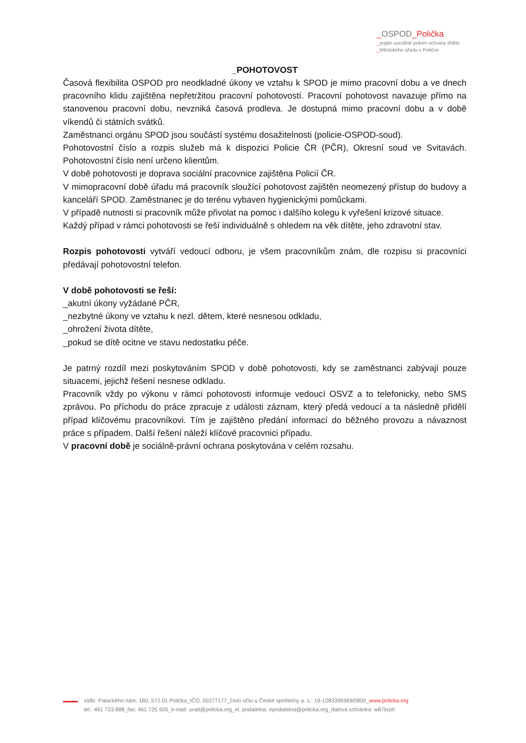_OSPOD_Polička
_orgán sociálně právní ochrany dítěte
_Městského úřadu v Poličce
_POHOTOVOST
Časová flexibilita OSPOD pro neodkladné úkony ve vztahu k SPOD je mimo pracovní dobu a ve dnech pracovního klidu zajištěna nepřetržitou pracovní pohotovostí. Pracovní pohotovost navazuje přímo na stanovenou pracovní dobu, nevzniká časová prodleva. Je dostupná mimo pracovní dobu a v době víkendů či státních svátků.
Zaměstnanci orgánu SPOD jsou součástí systému dosažitelnosti (policie-OSPOD-soud).
Pohotovostní číslo a rozpis služeb má k dispozici Policie ČR (PČR), Okresní soud ve Svitavách. Pohotovostní číslo není určeno klientům.
V době pohotovosti je doprava sociální pracovnice zajištěna Policií ČR.
V mimopracovní době úřadu má pracovník sloužící pohotovost zajištěn neomezený přístup do budovy a kanceláří SPOD. Zaměstnanec je do terénu vybaven hygienickými pomůckami.
V případě nutnosti si pracovník může přivolat na pomoc i dalšího kolegu k vyřešení krizové situace.
Každý případ v rámci pohotovosti se řeší individuálně s ohledem na věk dítěte, jeho zdravotní stav.
Rozpis pohotovosti vytváří vedoucí odboru, je všem pracovníkům znám, dle rozpisu si pracovníci předávají pohotovostní telefon.
V době pohotovosti se řeší:
_akutní úkony vyžádané PČR,
_nezbytné úkony ve vztahu k nezl. dětem, které nesnesou odkladu,
_ohrožení života dítěte,
_pokud se dítě ocitne ve stavu nedostatku péče.
Je patrný rozdíl mezi poskytováním SPOD v době pohotovosti, kdy se zaměstnanci zabývají pouze situacemi, jejichž řešení nesnese odkladu.
Pracovník vždy po výkonu v rámci pohotovosti informuje vedoucí OSVZ a to telefonicky, nebo SMS zprávou. Po příchodu do práce zpracuje z události záznam, který předá vedoucí a ta následně přidělí případ klíčovému pracovníkovi. Tím je zajištěno předání informací do běžného provozu a návaznost práce s případem. Další řešení náleží klíčové pracovnici případu.
V pracovní době je sociálně-právní ochrana poskytována v celém rozsahu.
sídlo: Palackého nám. 160, 572 01 Polička_IČO: 00277177_číslo účtu u České spořitelny a. s.: 19-1283399369/0800_www.policka.org
tel.: 461 723 888_fax: 461 725 926_e-mail: urad@policka.org_el. podatelna: epodatelna@policka.org_datová schránka: w87brph